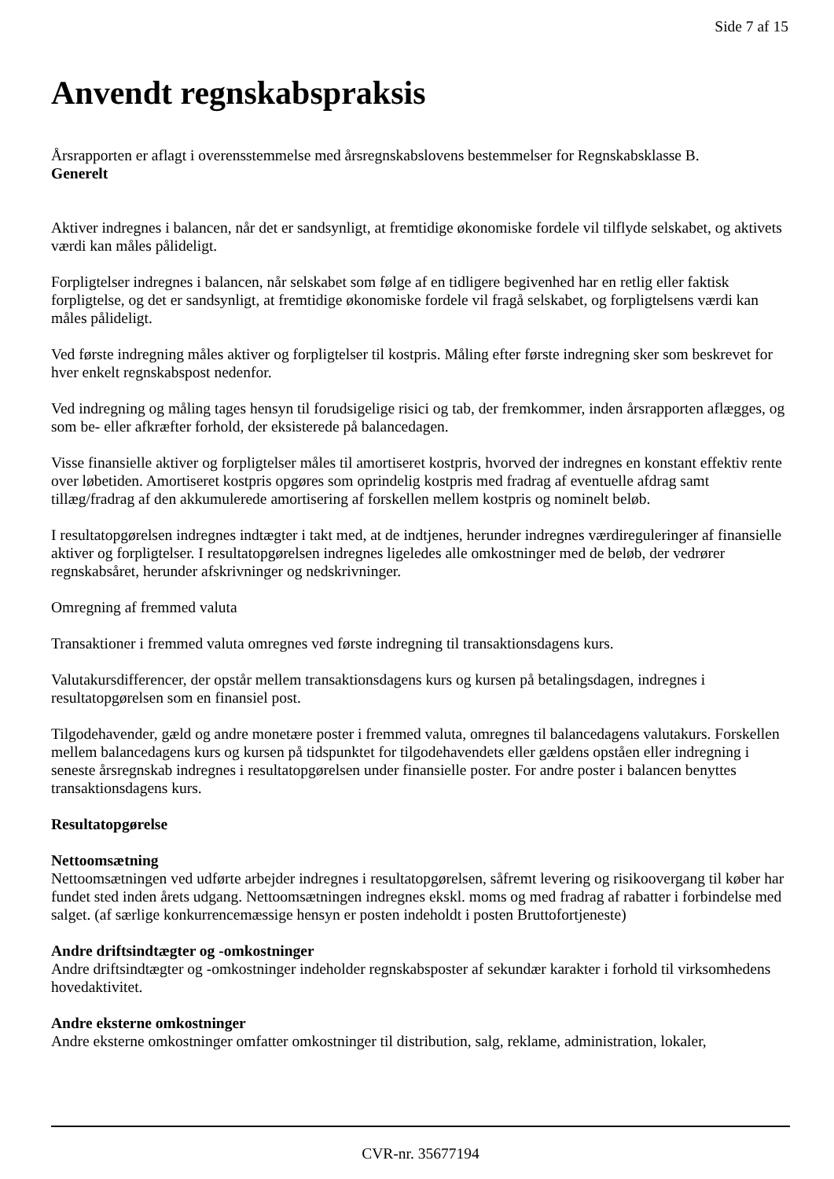Side 7 af 15
Anvendt regnskabspraksis
Årsrapporten er aflagt i overensstemmelse med årsregnskabslovens bestemmelser for Regnskabsklasse B.
Generelt
Aktiver indregnes i balancen, når det er sandsynligt, at fremtidige økonomiske fordele vil tilflyde selskabet, og aktivets værdi kan måles pålideligt.
Forpligtelser indregnes i balancen, når selskabet som følge af en tidligere begivenhed har en retlig eller faktisk forpligtelse, og det er sandsynligt, at fremtidige økonomiske fordele vil fragå selskabet, og forpligtelsens værdi kan måles pålideligt.
Ved første indregning måles aktiver og forpligtelser til kostpris. Måling efter første indregning sker som beskrevet for hver enkelt regnskabspost nedenfor.
Ved indregning og måling tages hensyn til forudsigelige risici og tab, der fremkommer, inden årsrapporten aflægges, og som be- eller afkræfter forhold, der eksisterede på balancedagen.
Visse finansielle aktiver og forpligtelser måles til amortiseret kostpris, hvorved der indregnes en konstant effektiv rente over løbetiden. Amortiseret kostpris opgøres som oprindelig kostpris med fradrag af eventuelle afdrag samt tillæg/fradrag af den akkumulerede amortisering af forskellen mellem kostpris og nominelt beløb.
I resultatopgørelsen indregnes indtægter i takt med, at de indtjenes, herunder indregnes værdireguleringer af finansielle aktiver og forpligtelser. I resultatopgørelsen indregnes ligeledes alle omkostninger med de beløb, der vedrører regnskabsåret, herunder afskrivninger og nedskrivninger.
Omregning af fremmed valuta
Transaktioner i fremmed valuta omregnes ved første indregning til transaktionsdagens kurs.
Valutakursdifferencer, der opstår mellem transaktionsdagens kurs og kursen på betalingsdagen, indregnes i resultatopgørelsen som en finansiel post.
Tilgodehavender, gæld og andre monetære poster i fremmed valuta, omregnes til balancedagens valutakurs. Forskellen mellem balancedagens kurs og kursen på tidspunktet for tilgodehavendets eller gældens opståen eller indregning i seneste årsregnskab indregnes i resultatopgørelsen under finansielle poster. For andre poster i balancen benyttes transaktionsdagens kurs.
Resultatopgørelse
Nettoomsætning
Nettoomsætningen ved udførte arbejder indregnes i resultatopgørelsen, såfremt levering og risikoovergang til køber har fundet sted inden årets udgang. Nettoomsætningen indregnes ekskl. moms og med fradrag af rabatter i forbindelse med salget. (af særlige konkurrencemæssige hensyn er posten indeholdt i posten Bruttofortjeneste)
Andre driftsindtægter og -omkostninger
Andre driftsindtægter og -omkostninger indeholder regnskabsposter af sekundær karakter i forhold til virksomhedens hovedaktivitet.
Andre eksterne omkostninger
Andre eksterne omkostninger omfatter omkostninger til distribution, salg, reklame, administration, lokaler,
CVR-nr. 35677194